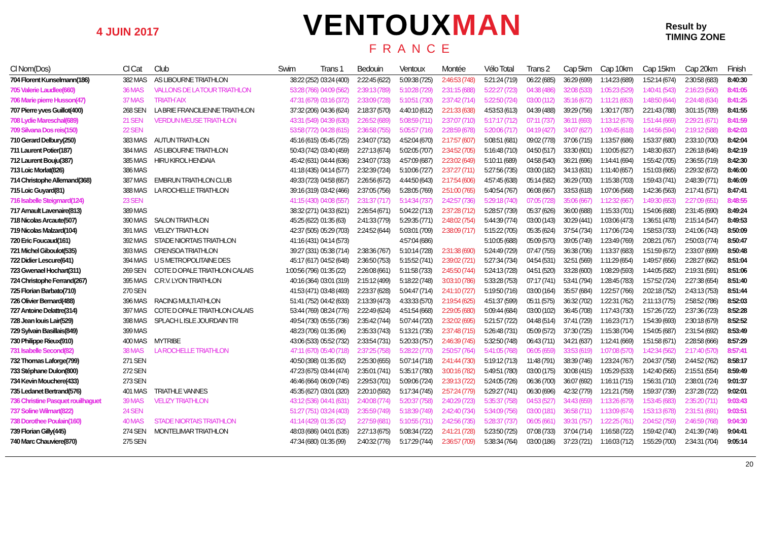4 JUIN 2017
VENTOUXMAN
FRANCE
Result by
TIMING ZONE
| Cl Nom(Dos) | Cl Cat | Club | Swim | Trans 1 | Bedouin | Ventoux | Montée | Vélo Total | Trans 2 | Cap 5km | Cap 10km | Cap 15km | Cap 20km | Finish |
| --- | --- | --- | --- | --- | --- | --- | --- | --- | --- | --- | --- | --- | --- | --- |
| 704 Florent Kunselmann(186) | 382 MAS | AS LIBOURNE TRIATHLON | 38:22 (252) | 03:24 (400) | 2:22:45 (622) | 5:09:38 (725) | 2:46:53 (748) | 5:21:24 (719) | 06:22 (685) | 36:29 (699) | 1:14:23 (689) | 1:52:14 (674) | 2:30:58 (683) | 8:40:30 |
| 705 Valerie Laudlee(660) | 36 MAS | VALLONS DE LA TOUR TRIATHLON | 53:28 (766) | 04:09 (562) | 2:39:13 (789) | 5:10:28 (729) | 2:31:15 (688) | 5:22:27 (723) | 04:38 (486) | 32:08 (533) | 1:05:23 (529) | 1:40:41 (543) | 2:16:23 (560) | 8:41:05 |
| 706 Marie pierre Husson(47) | 37 MAS | TRIATH`AIX | 47:31 (679) | 03:16 (372) | 2:33:09 (728) | 5:10:51 (730) | 2:37:42 (714) | 5:22:50 (724) | 03:00 (112) | 35:16 (672) | 1:11:21 (653) | 1:48:50 (644) | 2:24:48 (634) | 8:41:25 |
| 707 Pierre yves Guillot(400) | 268 SEN | LA BRIE FRANCILIENNE TRIATHLON | 37:32 (206) | 04:36 (624) | 2:18:37 (570) | 4:40:10 (612) | 2:21:33 (638) | 4:53:53 (613) | 04:39 (488) | 39:29 (756) | 1:30:17 (787) | 2:21:43 (788) | 3:01:15 (789) | 8:41:55 |
| 708 Lydie Mareschal(689) | 21 SEN | VERDUN MEUSE TRIATHLON | 43:31 (549) | 04:39 (630) | 2:26:52 (689) | 5:08:59 (711) | 2:37:07 (710) | 5:17:17 (712) | 07:11 (737) | 36:11 (693) | 1:13:12 (676) | 1:51:44 (669) | 2:29:21 (671) | 8:41:59 |
| 709 Silvana Dos reis(150) | 22 SEN | | 53:58 (772) | 04:28 (615) | 2:36:58 (755) | 5:05:57 (716) | 2:28:59 (678) | 5:20:06 (717) | 04:19 (427) | 34:07 (627) | 1:09:45 (618) | 1:44:56 (594) | 2:19:12 (588) | 8:42:03 |
| 710 Gerard Delbury(250) | 383 MAS | AUTUN TRIATHLON | 45:16 (615) | 05:45 (725) | 2:34:07 (732) | 4:52:04 (670) | 2:17:57 (607) | 5:08:51 (681) | 09:02 (778) | 37:06 (715) | 1:13:57 (686) | 1:53:37 (680) | 2:33:10 (700) | 8:42:04 |
| 711 Laurent Potier(187) | 384 MAS | AS LIBOURNE TRIATHLON | 50:43 (742) | 03:40 (459) | 2:27:13 (674) | 5:02:05 (707) | 2:34:52 (705) | 5:16:48 (710) | 04:50 (517) | 33:30 (601) | 1:10:05 (627) | 1:48:30 (637) | 2:26:18 (646) | 8:42:19 |
| 712 Laurent Bouju(387) | 385 MAS | HIRU KIROL HENDAIA | 45:42 (631) | 04:44 (636) | 2:34:07 (733) | 4:57:09 (687) | 2:23:02 (649) | 5:10:11 (689) | 04:58 (540) | 36:21 (696) | 1:14:41 (694) | 1:55:42 (705) | 2:36:55 (719) | 8:42:30 |
| 713 Loic Morlat(826) | 386 MAS | | 41:18 (435) | 04:14 (577) | 2:32:39 (724) | 5:10:06 (727) | 2:37:27 (711) | 5:27:56 (735) | 03:00 (182) | 34:13 (631) | 1:11:40 (657) | 1:51:03 (665) | 2:29:32 (672) | 8:46:00 |
| 714 Christophe Allemand(368) | 387 MAS | EMBRUN TRIATHLON CLUB | 49:33 (723) | 04:58 (657) | 2:26:56 (672) | 4:44:50 (643) | 2:17:54 (606) | 4:57:45 (638) | 05:14 (582) | 36:29 (700) | 1:15:38 (703) | 1:59:43 (741) | 2:48:39 (771) | 8:46:09 |
| 715 Loic Guyard(81) | 388 MAS | LA ROCHELLE TRIATHLON | 39:16 (319) | 03:42 (466) | 2:37:05 (756) | 5:28:05 (769) | 2:51:00 (765) | 5:40:54 (767) | 06:08 (667) | 33:53 (618) | 1:07:06 (568) | 1:42:36 (563) | 2:17:41 (571) | 8:47:41 |
| 716 Isabelle Steigmard(124) | 23 SEN | | 41:15 (430) | 04:08 (557) | 2:31:37 (717) | 5:14:34 (737) | 2:42:57 (736) | 5:29:18 (740) | 07:05 (728) | 35:06 (667) | 1:12:32 (667) | 1:49:30 (653) | 2:27:09 (651) | 8:48:55 |
| 717 Arnault Lavenaire(813) | 389 MAS | | 38:32 (271) | 04:33 (621) | 2:26:54 (671) | 5:04:22 (713) | 2:37:28 (712) | 5:28:57 (739) | 05:37 (626) | 36:00 (688) | 1:15:33 (701) | 1:54:06 (688) | 2:31:45 (690) | 8:49:24 |
| 718 Nicolas Arcaute(507) | 390 MAS | SALON TRIATHLON | 45:25 (622) | 01:35 (63) | 2:41:33 (779) | 5:29:35 (771) | 2:48:02 (754) | 5:44:39 (774) | 03:00 (143) | 30:29 (441) | 1:03:06 (473) | 1:36:51 (478) | 2:15:14 (547) | 8:49:53 |
| 719 Nicolas Malzard(104) | 391 MAS | VELIZY TRIATHLON | 42:37 (505) | 05:29 (703) | 2:24:52 (644) | 5:03:01 (709) | 2:38:09 (717) | 5:15:22 (705) | 05:35 (624) | 37:54 (734) | 1:17:06 (724) | 1:58:53 (733) | 2:41:06 (743) | 8:50:09 |
| 720 Eric Foucaud(161) | 392 MAS | STADE NIORTAIS TRIATHLON | 41:16 (431) | 04:14 (573) | | 4:57:04 (686) | | 5:10:05 (688) | 05:09 (570) | 39:05 (749) | 1:23:49 (769) | 2:08:21 (767) | 2:50:03 (774) | 8:50:47 |
| 721 Michel Giboulot(535) | 393 MAS | CRENSOA TRIATHLON | 39:27 (331) | 05:38 (714) | 2:38:36 (767) | 5:10:14 (728) | 2:31:38 (690) | 5:24:49 (729) | 07:47 (755) | 36:38 (706) | 1:13:37 (683) | 1:51:59 (672) | 2:33:07 (699) | 8:50:48 |
| 722 Didier Lescure(641) | 394 MAS | U S METROPOLITAINE DES | 45:17 (617) | 04:52 (648) | 2:36:50 (753) | 5:15:52 (741) | 2:39:02 (721) | 5:27:34 (734) | 04:54 (531) | 32:51 (569) | 1:11:29 (654) | 1:49:57 (656) | 2:28:27 (662) | 8:51:04 |
| 723 Gwenael Hochart(311) | 269 SEN | COTE D OPALE TRIATHLON CALAIS | 1:00:56 (796) | 01:35 (22) | 2:26:08 (661) | 5:11:58 (733) | 2:45:50 (744) | 5:24:13 (728) | 04:51 (520) | 33:28 (600) | 1:08:29 (593) | 1:44:05 (582) | 2:19:31 (591) | 8:51:06 |
| 724 Christophe Ferrand(267) | 395 MAS | C.R.V. LYON TRIATHLON | 40:16 (364) | 03:01 (319) | 2:15:12 (499) | 5:18:22 (748) | 3:03:10 (786) | 5:33:28 (753) | 07:17 (741) | 53:41 (794) | 1:28:45 (783) | 1:57:52 (724) | 2:27:38 (654) | 8:51:40 |
| 725 Florian Barbato(710) | 270 SEN | | 41:53 (471) | 03:48 (493) | 2:23:37 (628) | 5:04:47 (714) | 2:41:10 (727) | 5:19:50 (716) | 03:00 (164) | 35:57 (684) | 1:22:57 (766) | 2:02:18 (752) | 2:43:13 (753) | 8:51:44 |
| 726 Olivier Bernard(488) | 396 MAS | RACING MULTI ATHLON | 51:41 (752) | 04:42 (633) | 2:13:39 (473) | 4:33:33 (570) | 2:19:54 (625) | 4:51:37 (599) | 05:11 (575) | 36:32 (702) | 1:22:31 (762) | 2:11:13 (775) | 2:58:52 (786) | 8:52:03 |
| 727 Antoine Delattre(314) | 397 MAS | COTE D OPALE TRIATHLON CALAIS | 53:44 (769) | 08:24 (776) | 2:22:49 (624) | 4:51:54 (668) | 2:29:05 (680) | 5:09:44 (684) | 03:00 (102) | 36:45 (708) | 1:17:43 (730) | 1:57:26 (722) | 2:37:36 (723) | 8:52:28 |
| 728 Jean louis Lair(529) | 398 MAS | SPLACH L ISLE JOURDAIN TRI | 49:54 (730) | 05:55 (736) | 2:35:42 (744) | 5:07:44 (720) | 2:32:02 (695) | 5:21:57 (722) | 04:48 (514) | 37:41 (729) | 1:16:23 (717) | 1:54:39 (693) | 2:30:18 (679) | 8:52:52 |
| 729 Sylvain Basillais(849) | 399 MAS | | 48:23 (706) | 01:35 (96) | 2:35:33 (743) | 5:13:21 (735) | 2:37:48 (715) | 5:26:48 (731) | 05:09 (572) | 37:30 (725) | 1:15:38 (704) | 1:54:05 (687) | 2:31:54 (692) | 8:53:49 |
| 730 Philippe Rieux(910) | 400 MAS | MYTRIBE | 43:06 (533) | 05:52 (732) | 2:33:54 (731) | 5:20:33 (757) | 2:46:39 (745) | 5:32:50 (748) | 06:43 (711) | 34:21 (637) | 1:12:41 (669) | 1:51:58 (671) | 2:28:58 (666) | 8:57:29 |
| 731 Isabelle Second(82) | 38 MAS | LA ROCHELLE TRIATHLON | 47:11 (670) | 05:40 (718) | 2:37:25 (758) | 5:28:22 (770) | 2:50:57 (764) | 5:41:05 (768) | 06:05 (659) | 33:53 (619) | 1:07:08 (570) | 1:42:34 (562) | 2:17:40 (570) | 8:57:41 |
| 732 Thomas Laforge(799) | 271 SEN | | 40:50 (398) | 01:35 (92) | 2:25:30 (655) | 5:07:14 (718) | 2:41:44 (730) | 5:19:12 (713) | 11:48 (791) | 38:39 (746) | 1:23:24 (767) | 2:04:37 (758) | 2:44:52 (762) | 8:58:17 |
| 733 Stéphane Dulon(800) | 272 SEN | | 47:23 (675) | 03:44 (474) | 2:35:01 (741) | 5:35:17 (780) | 3:00:16 (782) | 5:49:51 (780) | 03:00 (175) | 30:08 (415) | 1:05:29 (533) | 1:42:40 (565) | 2:15:51 (554) | 8:59:49 |
| 734 Kevin Mouchere(433) | 273 SEN | | 46:46 (664) | 06:09 (745) | 2:29:53 (701) | 5:09:06 (724) | 2:39:13 (722) | 5:24:05 (726) | 06:36 (700) | 36:07 (692) | 1:16:11 (715) | 1:56:31 (710) | 2:38:01 (724) | 9:01:37 |
| 735 Ledanet Bertrand(576) | 401 MAS | TRIATHLE VANNES | 45:35 (627) | 03:01 (320) | 2:20:10 (592) | 5:17:34 (745) | 2:57:24 (779) | 5:29:27 (741) | 06:30 (696) | 42:32 (779) | 1:21:21 (759) | 1:59:37 (739) | 2:37:28 (722) | 9:02:01 |
| 736 Christine Pasquet rouilhaguet | 39 MAS | VELIZY TRIATHLON | 43:12 (536) | 04:41 (631) | 2:40:08 (774) | 5:20:37 (758) | 2:40:29 (723) | 5:35:37 (758) | 04:53 (527) | 34:43 (659) | 1:13:26 (679) | 1:53:45 (683) | 2:35:20 (711) | 9:03:43 |
| 737 Soline Wilmart(822) | 24 SEN | | 51:27 (751) | 03:24 (403) | 2:35:59 (749) | 5:18:39 (749) | 2:42:40 (734) | 5:34:09 (756) | 03:00 (181) | 36:58 (711) | 1:13:09 (674) | 1:53:13 (678) | 2:31:51 (691) | 9:03:51 |
| 738 Dorothee Poulain(160) | 40 MAS | STADE NIORTAIS TRIATHLON | 41:14 (429) | 01:35 (32) | 2:27:59 (681) | 5:10:55 (731) | 2:42:56 (735) | 5:28:37 (737) | 06:05 (661) | 39:31 (757) | 1:22:25 (761) | 2:04:52 (759) | 2:46:59 (768) | 9:04:30 |
| 739 Florian Gilly(445) | 274 SEN | MONTELIMAR TRIATHLON | 48:03 (686) | 04:01 (535) | 2:27:13 (675) | 5:08:34 (722) | 2:41:21 (728) | 5:23:50 (725) | 07:08 (733) | 37:04 (714) | 1:16:58 (722) | 1:59:42 (740) | 2:41:39 (746) | 9:04:41 |
| 740 Marc Chauviere(870) | 275 SEN | | 47:34 (680) | 01:35 (99) | 2:40:32 (776) | 5:17:29 (744) | 2:36:57 (709) | 5:38:34 (764) | 03:00 (186) | 37:23 (721) | 1:16:03 (712) | 1:55:29 (700) | 2:34:31 (704) | 9:05:14 |
20